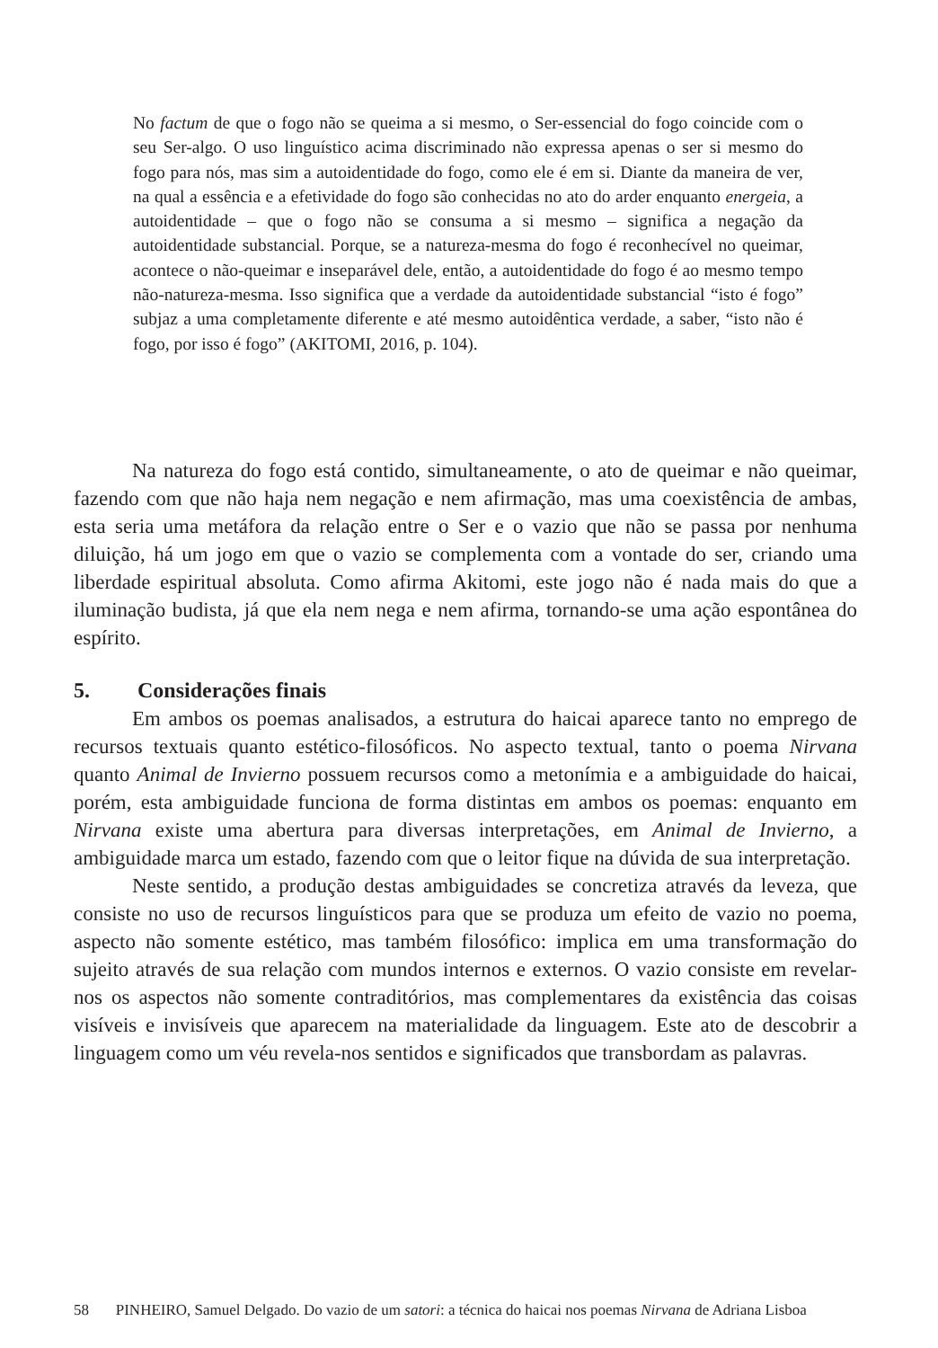No factum de que o fogo não se queima a si mesmo, o Ser-essencial do fogo coincide com o seu Ser-algo. O uso linguístico acima discriminado não expressa apenas o ser si mesmo do fogo para nós, mas sim a autoidentidade do fogo, como ele é em si. Diante da maneira de ver, na qual a essência e a efetividade do fogo são conhecidas no ato do arder enquanto energeia, a autoidentidade – que o fogo não se consuma a si mesmo – significa a negação da autoidentidade substancial. Porque, se a natureza-mesma do fogo é reconhecível no queimar, acontece o não-queimar e inseparável dele, então, a autoidentidade do fogo é ao mesmo tempo não-natureza-mesma. Isso significa que a verdade da autoidentidade substancial “isto é fogo” subjaz a uma completamente diferente e até mesmo autoidêntica verdade, a saber, “isto não é fogo, por isso é fogo” (AKITOMI, 2016, p. 104).
Na natureza do fogo está contido, simultaneamente, o ato de queimar e não queimar, fazendo com que não haja nem negação e nem afirmação, mas uma coexistência de ambas, esta seria uma metáfora da relação entre o Ser e o vazio que não se passa por nenhuma diluição, há um jogo em que o vazio se complementa com a vontade do ser, criando uma liberdade espiritual absoluta. Como afirma Akitomi, este jogo não é nada mais do que a iluminação budista, já que ela nem nega e nem afirma, tornando-se uma ação espontânea do espírito.
5. Considerações finais
Em ambos os poemas analisados, a estrutura do haicai aparece tanto no emprego de recursos textuais quanto estético-filosóficos. No aspecto textual, tanto o poema Nirvana quanto Animal de Invierno possuem recursos como a metonímia e a ambiguidade do haicai, porém, esta ambiguidade funciona de forma distintas em ambos os poemas: enquanto em Nirvana existe uma abertura para diversas interpretações, em Animal de Invierno, a ambiguidade marca um estado, fazendo com que o leitor fique na dúvida de sua interpretação.
Neste sentido, a produção destas ambiguidades se concretiza através da leveza, que consiste no uso de recursos linguísticos para que se produza um efeito de vazio no poema, aspecto não somente estético, mas também filosófico: implica em uma transformação do sujeito através de sua relação com mundos internos e externos. O vazio consiste em revelar-nos os aspectos não somente contraditórios, mas complementares da existência das coisas visíveis e invisíveis que aparecem na materialidade da linguagem. Este ato de descobrir a linguagem como um véu revela-nos sentidos e significados que transbordam as palavras.
58 PINHEIRO, Samuel Delgado. Do vazio de um satori: a técnica do haicai nos poemas Nirvana de Adriana Lisboa